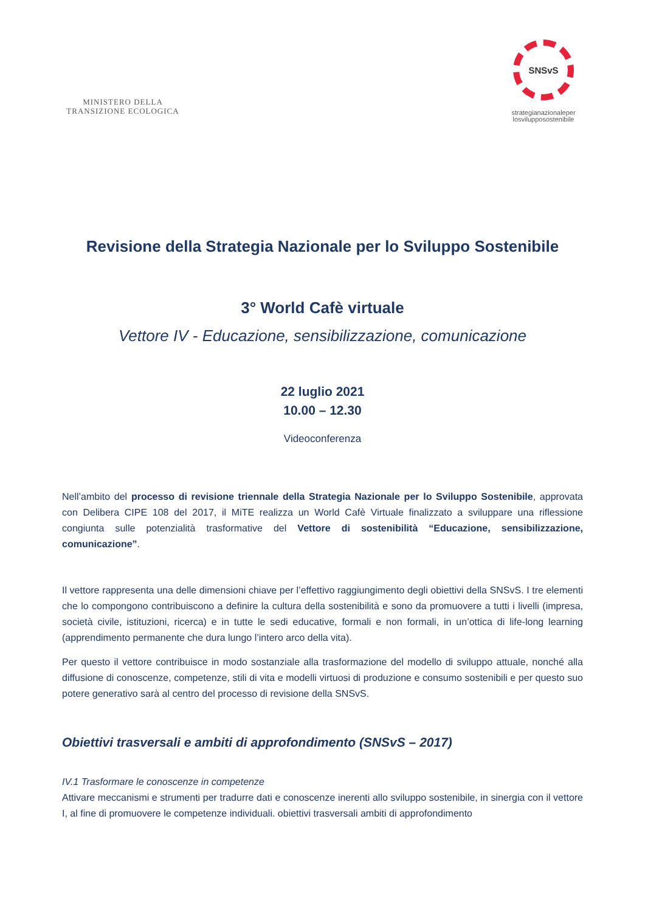MINISTERO DELLA
TRANSIZIONE ECOLOGICA
SNSvS
strategianazionaleper
losvilupposostenibile
Revisione della Strategia Nazionale per lo Sviluppo Sostenibile
3° World Cafè virtuale
Vettore IV - Educazione, sensibilizzazione, comunicazione
22 luglio 2021
10.00 – 12.30
Videoconferenza
Nell’ambito del processo di revisione triennale della Strategia Nazionale per lo Sviluppo Sostenibile, approvata con Delibera CIPE 108 del 2017, il MiTE realizza un World Cafè Virtuale finalizzato a sviluppare una riflessione congiunta sulle potenzialità trasformative del Vettore di sostenibilità “Educazione, sensibilizzazione, comunicazione”.
Il vettore rappresenta una delle dimensioni chiave per l’effettivo raggiungimento degli obiettivi della SNSvS. I tre elementi che lo compongono contribuiscono a definire la cultura della sostenibilità e sono da promuovere a tutti i livelli (impresa, società civile, istituzioni, ricerca) e in tutte le sedi educative, formali e non formali, in un’ottica di life-long learning (apprendimento permanente che dura lungo l’intero arco della vita).
Per questo il vettore contribuisce in modo sostanziale alla trasformazione del modello di sviluppo attuale, nonché alla diffusione di conoscenze, competenze, stili di vita e modelli virtuosi di produzione e consumo sostenibili e per questo suo potere generativo sarà al centro del processo di revisione della SNSvS.
Obiettivi trasversali e ambiti di approfondimento (SNSvS – 2017)
IV.1 Trasformare le conoscenze in competenze
Attivare meccanismi e strumenti per tradurre dati e conoscenze inerenti allo sviluppo sostenibile, in sinergia con il vettore I, al fine di promuovere le competenze individuali. obiettivi trasversali ambiti di approfondimento